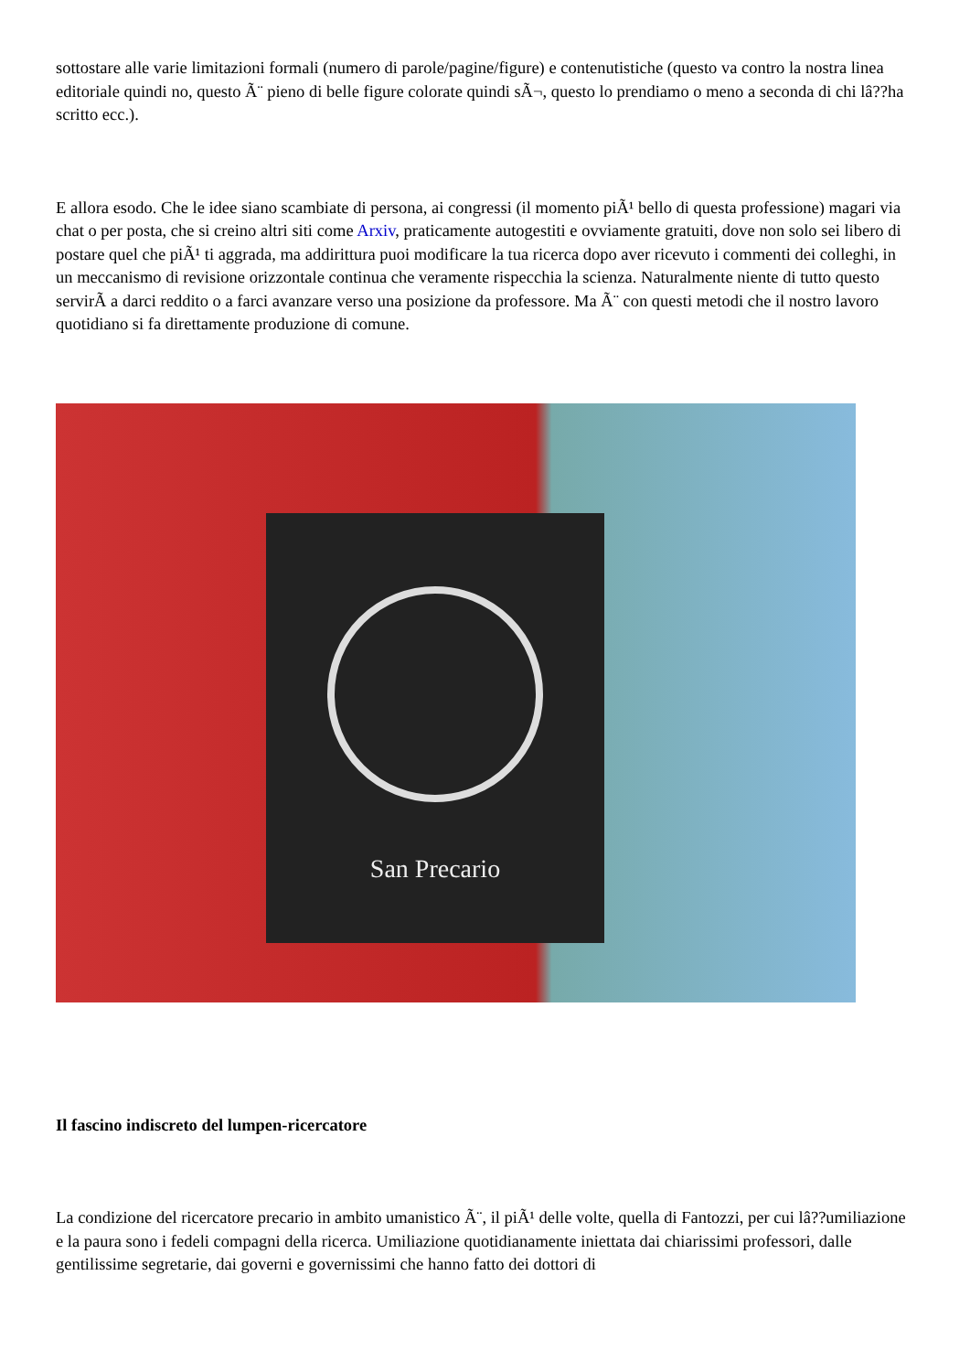sottostare alle varie limitazioni formali (numero di parole/pagine/figure) e contenutistiche (questo va contro la nostra linea editoriale quindi no, questo Ã¨ pieno di belle figure colorate quindi sÃ¬, questo lo prendiamo o meno a seconda di chi lâ??ha scritto ecc.).
E allora esodo. Che le idee siano scambiate di persona, ai congressi (il momento piÃ¹ bello di questa professione) magari via chat o per posta, che si creino altri siti come Arxiv, praticamente autogestiti e ovviamente gratuiti, dove non solo sei libero di postare quel che piÃ¹ ti aggrada, ma addirittura puoi modificare la tua ricerca dopo aver ricevuto i commenti dei colleghi, in un meccanismo di revisione orizzontale continua che veramente rispecchia la scienza. Naturalmente niente di tutto questo servirÃ a darci reddito o a farci avanzare verso una posizione da professore. Ma Ã¨ con questi metodi che il nostro lavoro quotidiano si fa direttamente produzione di comune.
San Precario
Il fascino indiscreto del lumpen-ricercatore
La condizione del ricercatore precario in ambito umanistico Ã¨, il piÃ¹ delle volte, quella di Fantozzi, per cui lâ??umiliazione e la paura sono i fedeli compagni della ricerca. Umiliazione quotidianamente iniettata dai chiarissimi professori, dalle gentilissime segretarie, dai governi e governissimi che hanno fatto dei dottori di